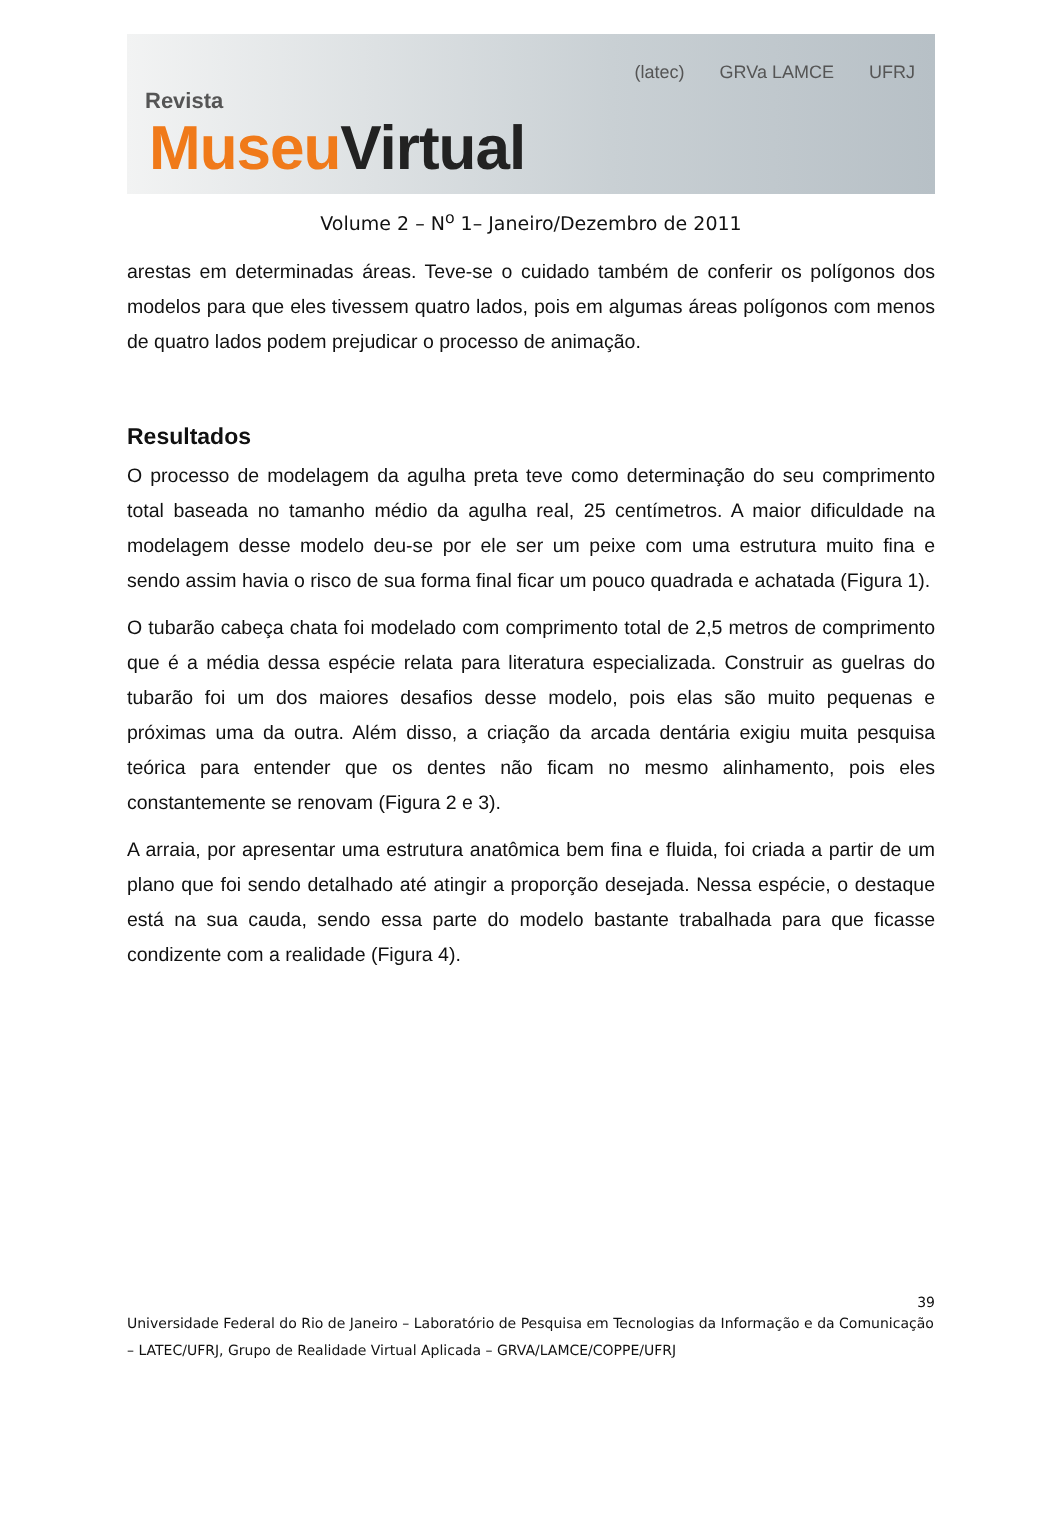Revista
Museu Virtual
(latec) GRVa LAMCE UFRJ
Volume 2 – N<sup>o</sup> 1– Janeiro/Dezembro de 2011
arestas em determinadas áreas. Teve-se o cuidado também de conferir os polígonos dos modelos para que eles tivessem quatro lados, pois em algumas áreas polígonos com menos de quatro lados podem prejudicar o processo de animação.
Resultados
O processo de modelagem da agulha preta teve como determinação do seu comprimento total baseada no tamanho médio da agulha real, 25 centímetros. A maior dificuldade na modelagem desse modelo deu-se por ele ser um peixe com uma estrutura muito fina e sendo assim havia o risco de sua forma final ficar um pouco quadrada e achatada (Figura 1).
O tubarão cabeça chata foi modelado com comprimento total de 2,5 metros de comprimento que é a média dessa espécie relata para literatura especializada. Construir as guelras do tubarão foi um dos maiores desafios desse modelo, pois elas são muito pequenas e próximas uma da outra. Além disso, a criação da arcada dentária exigiu muita pesquisa teórica para entender que os dentes não ficam no mesmo alinhamento, pois eles constantemente se renovam (Figura 2 e 3).
A arraia, por apresentar uma estrutura anatômica bem fina e fluida, foi criada a partir de um plano que foi sendo detalhado até atingir a proporção desejada. Nessa espécie, o destaque está na sua cauda, sendo essa parte do modelo bastante trabalhada para que ficasse condizente com a realidade (Figura 4).
39
Universidade Federal do Rio de Janeiro – Laboratório de Pesquisa em Tecnologias da Informação e da Comunicação – LATEC/UFRJ, Grupo de Realidade Virtual Aplicada – GRVA/LAMCE/COPPE/UFRJ